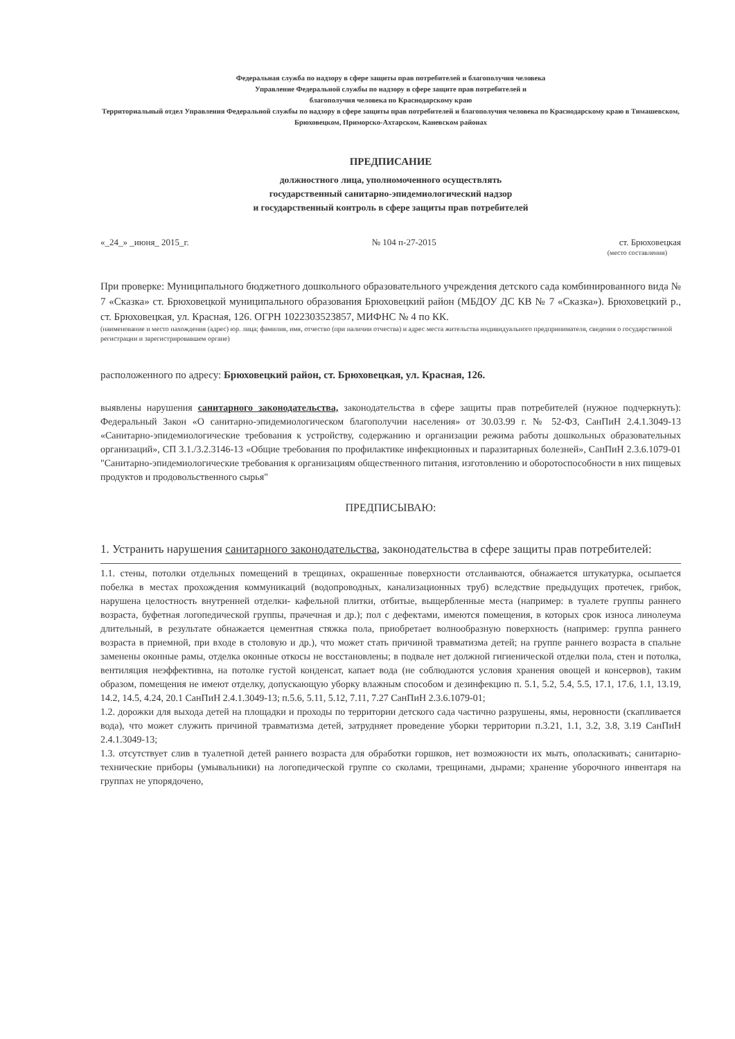Федеральная служба по надзору в сфере защиты прав потребителей и благополучия человека
Управление Федеральной службы по надзору в сфере защите прав потребителей и
благополучия человека по Краснодарскому краю
Территориальный отдел Управления Федеральной службы по надзору в сфере защиты прав потребителей и благополучия человека по Краснодарскому краю в Тимашевском, Брюховецком, Приморско-Ахтарском, Каневском районах
ПРЕДПИСАНИЕ
должностного лица, уполномоченного осуществлять
государственный санитарно-эпидемиологический надзор
и государственный контроль в сфере защиты прав потребителей
«_24_» _июня_ 2015_г. № 104 п-27-2015 ст. Брюховецкая
(место составления)
При проверке: Муниципального бюджетного дошкольного образовательного учреждения детского сада комбинированного вида № 7 «Сказка» ст. Брюховецкой муниципального образования Брюховецкий район (МБДОУ ДС КВ № 7 «Сказка»). Брюховецкий р., ст. Брюховецкая, ул. Красная, 126. ОГРН 1022303523857, МИФНС № 4 по КК.
(наименование и место нахождения (адрес) юр. лица; фамилия, имя, отчество (при наличии отчества) и адрес места жительства индивидуального предпринимателя, сведения о государственной регистрации и зарегистрировавшем органе)
расположенного по адресу: Брюховецкий район, ст. Брюховецкая, ул. Красная, 126.
выявлены нарушения санитарного законодательства, законодательства в сфере защиты прав потребителей (нужное подчеркнуть): Федеральный Закон «О санитарно-эпидемиологическом благополучии населения» от 30.03.99 г. № 52-ФЗ, СанПиН 2.4.1.3049-13 «Санитарно-эпидемиологические требования к устройству, содержанию и организации режима работы дошкольных образовательных организаций», СП 3.1./3.2.3146-13 «Общие требования по профилактике инфекционных и паразитарных болезней», СанПиН 2.3.6.1079-01 "Санитарно-эпидемиологические требования к организациям общественного питания, изготовлению и оборотоспособности в них пищевых продуктов и продовольственного сырья"
ПРЕДПИСЫВАЮ:
1. Устранить нарушения санитарного законодательства, законодательства в сфере защиты прав потребителей:
1.1. стены, потолки отдельных помещений в трещинах, окрашенные поверхности отслаиваются, обнажается штукатурка, осыпается побелка в местах прохождения коммуникаций (водопроводных, канализационных труб) вследствие предыдущих протечек, грибок, нарушена целостность внутренней отделки- кафельной плитки, отбитые, выщербленные места (например: в туалете группы раннего возраста, буфетная логопедической группы, прачечная и др.); пол с дефектами, имеются помещения, в которых срок износа линолеума длительный, в результате обнажается цементная стяжка пола, приобретает волнообразную поверхность (например: группа раннего возраста в приемной, при входе в столовую и др.), что может стать причиной травматизма детей; на группе раннего возраста в спальне заменены оконные рамы, отделка оконные откосы не восстановлены; в подвале нет должной гигиенической отделки пола, стен и потолка, вентиляция неэффективна, на потолке густой конденсат, капает вода (не соблюдаются условия хранения овощей и консервов), таким образом, помещения не имеют отделку, допускающую уборку влажным способом и дезинфекцию п. 5.1, 5.2, 5.4, 5.5, 17.1, 17.6, 1.1, 13.19, 14.2, 14.5, 4.24, 20.1 СанПиН 2.4.1.3049-13; п.5.6, 5.11, 5.12, 7.11, 7.27 СанПиН 2.3.6.1079-01;
1.2. дорожки для выхода детей на площадки и проходы по территории детского сада частично разрушены, ямы, неровности (скапливается вода), что может служить причиной травматизма детей, затрудняет проведение уборки территории п.3.21, 1.1, 3.2, 3.8, 3.19 СанПиН 2.4.1.3049-13;
1.3. отсутствует слив в туалетной детей раннего возраста для обработки горшков, нет возможности их мыть, ополаскивать; санитарно-технические приборы (умывальники) на логопедической группе со сколами, трещинами, дырами; хранение уборочного инвентаря на группах не упорядочено,